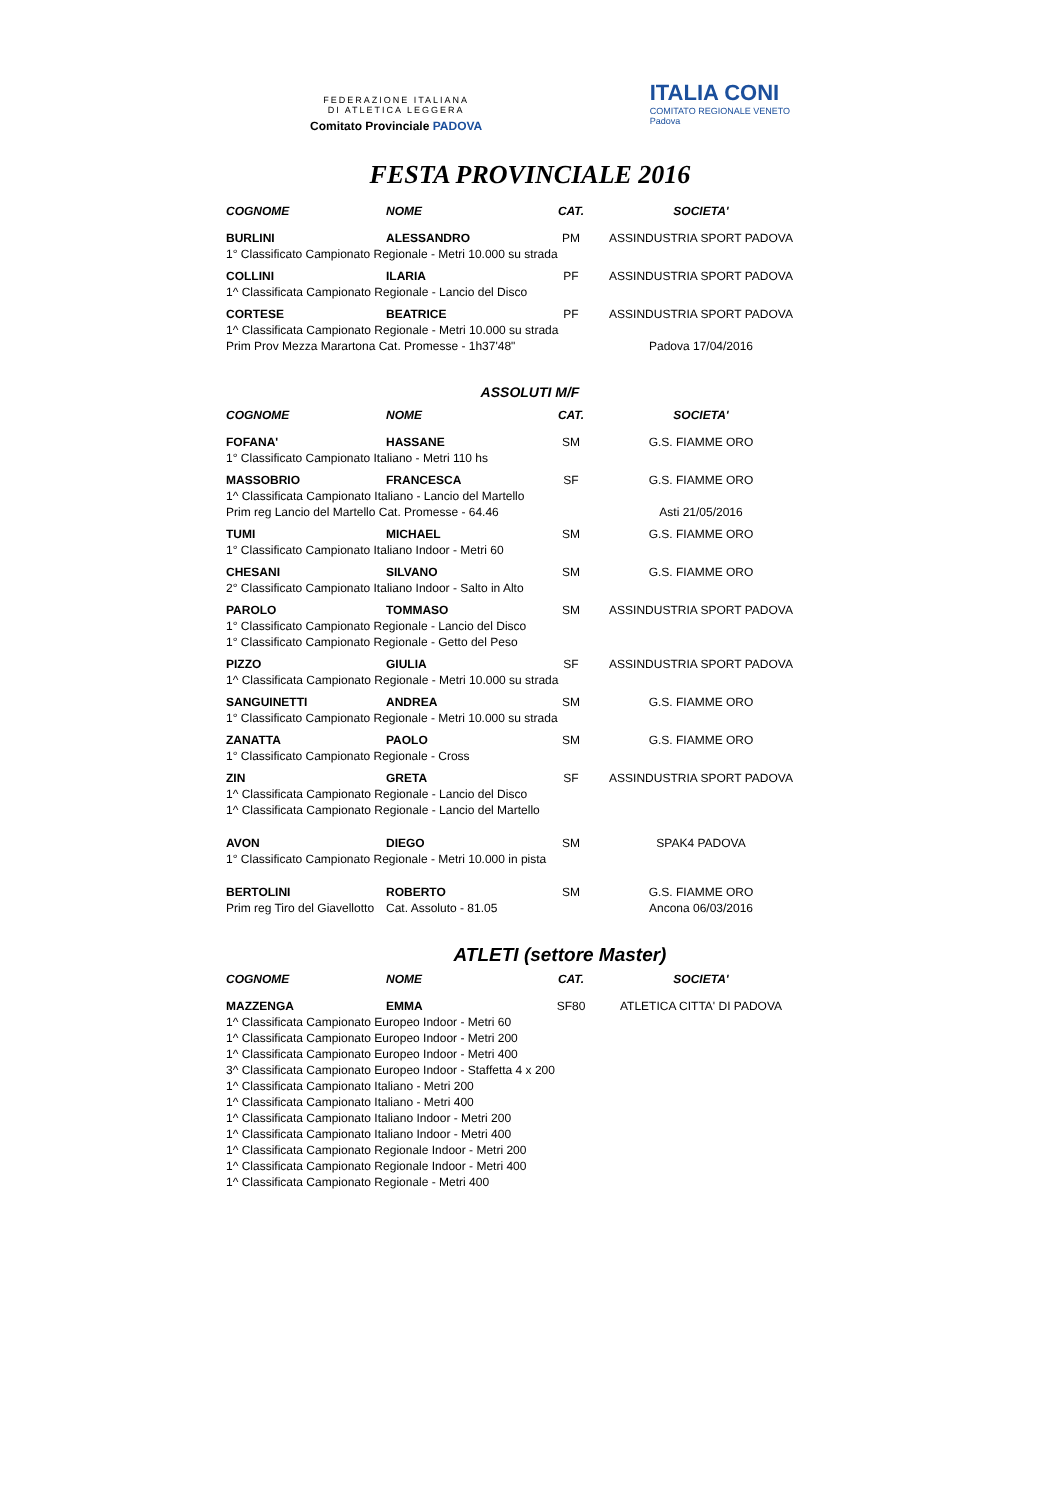FEDERAZIONE ITALIANA
DI ATLETICA LEGGERA
Comitato Provinciale PADOVA
ITALIA CONI
COMITATO REGIONALE VENETO
Padova
FESTA PROVINCIALE 2016
| COGNOME | NOME | CAT. | SOCIETA' |
| --- | --- | --- | --- |
| BURLINI | ALESSANDRO | PM | ASSINDUSTRIA SPORT PADOVA |
| 1° Classificato Campionato Regionale - Metri 10.000 su strada | | | |
| COLLINI | ILARIA | PF | ASSINDUSTRIA SPORT PADOVA |
| 1^ Classificata Campionato Regionale - Lancio del Disco | | | |
| CORTESE | BEATRICE | PF | ASSINDUSTRIA SPORT PADOVA |
| 1^ Classificata Campionato Regionale - Metri 10.000 su strada | | | |
| Prim Prov Mezza Marartona Cat. Promesse - 1h37'48" | | | Padova 17/04/2016 |
ASSOLUTI M/F
| COGNOME | NOME | CAT. | SOCIETA' |
| --- | --- | --- | --- |
| FOFANA' | HASSANE | SM | G.S. FIAMME ORO |
| 1° Classificato Campionato Italiano - Metri 110 hs | | | |
| MASSOBRIO | FRANCESCA | SF | G.S. FIAMME ORO |
| 1^ Classificata Campionato Italiano - Lancio del Martello | | | |
| Prim reg Lancio del Martello Cat. Promesse - 64.46 | | | Asti 21/05/2016 |
| TUMI | MICHAEL | SM | G.S. FIAMME ORO |
| 1° Classificato Campionato Italiano Indoor - Metri 60 | | | |
| CHESANI | SILVANO | SM | G.S. FIAMME ORO |
| 2° Classificato Campionato Italiano Indoor - Salto in Alto | | | |
| PAROLO | TOMMASO | SM | ASSINDUSTRIA SPORT PADOVA |
| 1° Classificato Campionato Regionale - Lancio del Disco | | | |
| 1° Classificato Campionato Regionale - Getto del Peso | | | |
| PIZZO | GIULIA | SF | ASSINDUSTRIA SPORT PADOVA |
| 1^ Classificata Campionato Regionale - Metri 10.000 su strada | | | |
| SANGUINETTI | ANDREA | SM | G.S. FIAMME ORO |
| 1° Classificato Campionato Regionale - Metri 10.000 su strada | | | |
| ZANATTA | PAOLO | SM | G.S. FIAMME ORO |
| 1° Classificato Campionato Regionale - Cross | | | |
| ZIN | GRETA | SF | ASSINDUSTRIA SPORT PADOVA |
| 1^ Classificata Campionato Regionale - Lancio del Disco | | | |
| 1^ Classificata Campionato Regionale - Lancio del Martello | | | |
| AVON | DIEGO | SM | SPAK4 PADOVA |
| 1° Classificato Campionato Regionale - Metri 10.000 in pista | | | |
| BERTOLINI | ROBERTO | SM | G.S. FIAMME ORO |
| Prim reg Tiro del Giavellotto | Cat. Assoluto - 81.05 | | Ancona 06/03/2016 |
ATLETI (settore Master)
| COGNOME | NOME | CAT. | SOCIETA' |
| --- | --- | --- | --- |
| MAZZENGA | EMMA | SF80 | ATLETICA CITTA' DI PADOVA |
| 1^ Classificata Campionato Europeo Indoor - Metri 60 | | | |
| 1^ Classificata Campionato Europeo Indoor - Metri 200 | | | |
| 1^ Classificata Campionato Europeo Indoor - Metri 400 | | | |
| 3^ Classificata Campionato Europeo Indoor - Staffetta 4 x 200 | | | |
| 1^ Classificata Campionato Italiano - Metri 200 | | | |
| 1^ Classificata Campionato Italiano - Metri 400 | | | |
| 1^ Classificata Campionato Italiano Indoor - Metri 200 | | | |
| 1^ Classificata Campionato Italiano Indoor - Metri 400 | | | |
| 1^ Classificata Campionato Regionale Indoor - Metri 200 | | | |
| 1^ Classificata Campionato Regionale Indoor - Metri 400 | | | |
| 1^ Classificata Campionato Regionale - Metri 400 | | | |